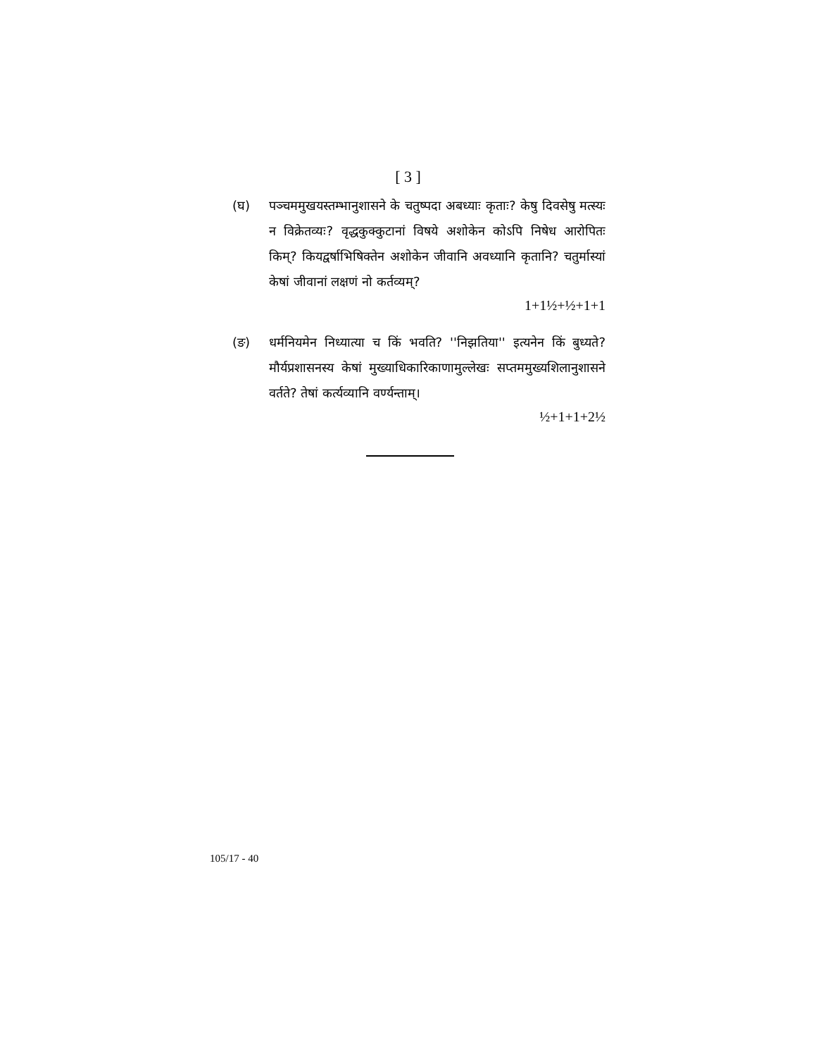[ 3 ]
(घ) पञ्चममुखयस्तम्भानुशासने के चतुष्पदा अबध्याः कृताः? केषु दिवसेषु मत्स्यः न विक्रेतव्यः? वृद्धकुक्कुटानां विषये अशोकेन कोऽपि निषेध आरोपितः किम्? कियद्वर्षाभिषिक्तेन अशोकेन जीवानि अवध्यानि कृतानि? चतुर्मास्यां केषां जीवानां लक्षणं नो कर्तव्यम्?
1+1½+½+1+1
(ङ) धर्मनियमेन निध्यात्या च किं भवति? ''निझतिया'' इत्यनेन किं बुध्यते? मौर्यप्रशासनस्य केषां मुख्याधिकारिकाणामुल्लेखः सप्तममुख्यशिलानुशासने वर्तते? तेषां कर्त्यव्यानि वर्ण्यन्ताम्।
½+1+1+2½
105/17 - 40